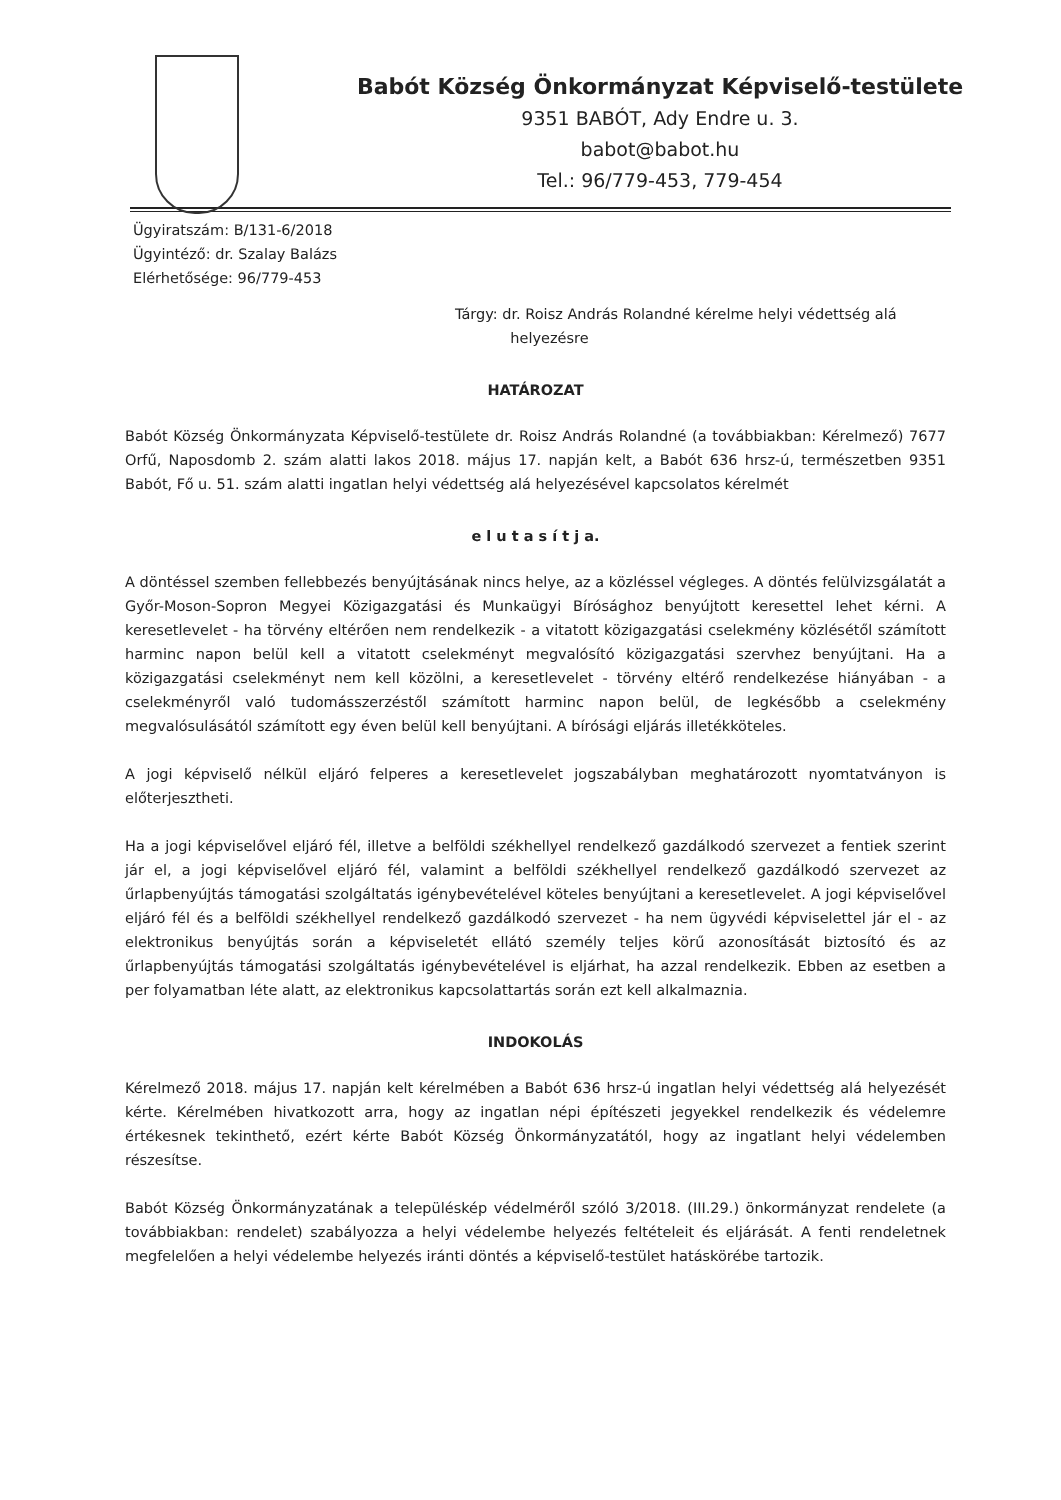Babót Község Önkormányzat Képviselő-testülete
9351 BABÓT, Ady Endre u. 3.
babot@babot.hu
Tel.: 96/779-453, 779-454
Ügyiratszám: B/131-6/2018
Ügyintéző: dr. Szalay Balázs
Elérhetősége: 96/779-453
Tárgy: dr. Roisz András Rolandné kérelme helyi védettség alá
helyezésre
HATÁROZAT
Babót Község Önkormányzata Képviselő-testülete dr. Roisz András Rolandné (a továbbiakban: Kérelmező) 7677 Orfű, Naposdomb 2. szám alatti lakos 2018. május 17. napján kelt, a Babót 636 hrsz-ú, természetben 9351 Babót, Fő u. 51. szám alatti ingatlan helyi védettség alá helyezésével kapcsolatos kérelmét
e l u t a s í t j a.
A döntéssel szemben fellebbezés benyújtásának nincs helye, az a közléssel végleges. A döntés felülvizsgálatát a Győr-Moson-Sopron Megyei Közigazgatási és Munkaügyi Bírósághoz benyújtott keresettel lehet kérni. A keresetlevelet - ha törvény eltérően nem rendelkezik - a vitatott közigazgatási cselekmény közlésétől számított harminc napon belül kell a vitatott cselekményt megvalósító közigazgatási szervhez benyújtani. Ha a közigazgatási cselekményt nem kell közölni, a keresetlevelet - törvény eltérő rendelkezése hiányában - a cselekményről való tudomásszerzéstől számított harminc napon belül, de legkésőbb a cselekmény megvalósulásától számított egy éven belül kell benyújtani. A bírósági eljárás illetékköteles.
A jogi képviselő nélkül eljáró felperes a keresetlevelet jogszabályban meghatározott nyomtatványon is előterjesztheti.
Ha a jogi képviselővel eljáró fél, illetve a belföldi székhellyel rendelkező gazdálkodó szervezet a fentiek szerint jár el, a jogi képviselővel eljáró fél, valamint a belföldi székhellyel rendelkező gazdálkodó szervezet az űrlapbenyújtás támogatási szolgáltatás igénybevételével köteles benyújtani a keresetlevelet. A jogi képviselővel eljáró fél és a belföldi székhellyel rendelkező gazdálkodó szervezet - ha nem ügyvédi képviselettel jár el - az elektronikus benyújtás során a képviseletét ellátó személy teljes körű azonosítását biztosító és az űrlapbenyújtás támogatási szolgáltatás igénybevételével is eljárhat, ha azzal rendelkezik. Ebben az esetben a per folyamatban léte alatt, az elektronikus kapcsolattartás során ezt kell alkalmaznia.
INDOKOLÁS
Kérelmező 2018. május 17. napján kelt kérelmében a Babót 636 hrsz-ú ingatlan helyi védettség alá helyezését kérte. Kérelmében hivatkozott arra, hogy az ingatlan népi építészeti jegyekkel rendelkezik és védelemre értékesnek tekinthető, ezért kérte Babót Község Önkormányzatától, hogy az ingatlant helyi védelemben részesítse.
Babót Község Önkormányzatának a településkép védelméről szóló 3/2018. (III.29.) önkormányzat rendelete (a továbbiakban: rendelet) szabályozza a helyi védelembe helyezés feltételeit és eljárását. A fenti rendeletnek megfelelően a helyi védelembe helyezés iránti döntés a képviselő-testület hatáskörébe tartozik.